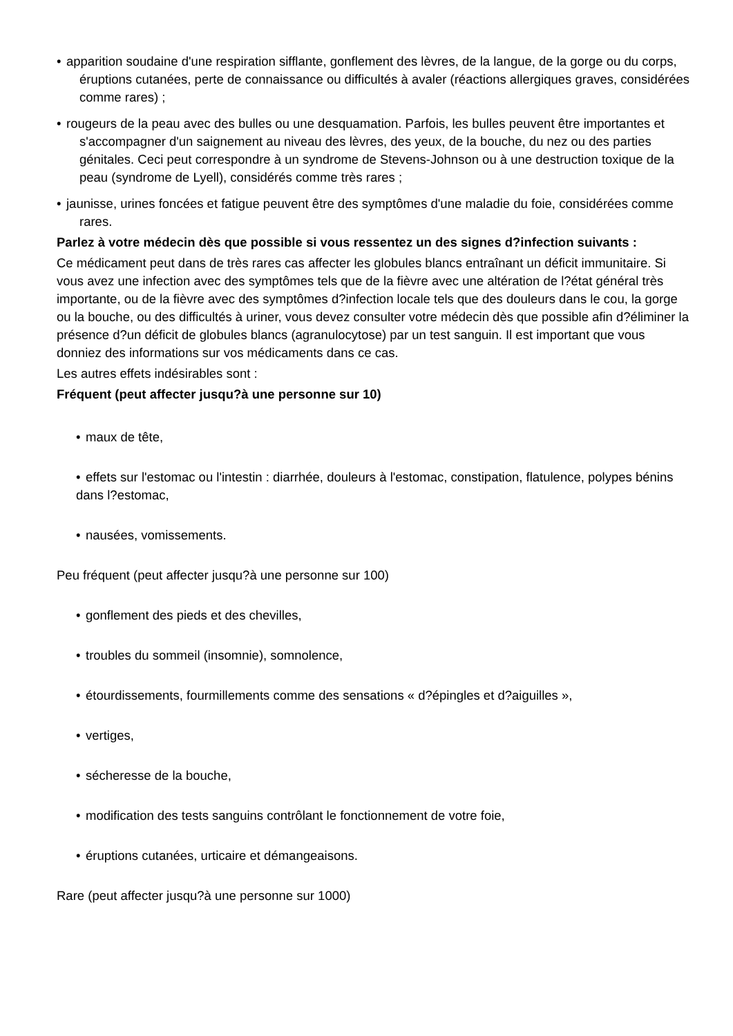• apparition soudaine d'une respiration sifflante, gonflement des lèvres, de la langue, de la gorge ou du corps, éruptions cutanées, perte de connaissance ou difficultés à avaler (réactions allergiques graves, considérées comme rares) ;
• rougeurs de la peau avec des bulles ou une desquamation. Parfois, les bulles peuvent être importantes et s'accompagner d'un saignement au niveau des lèvres, des yeux, de la bouche, du nez ou des parties génitales. Ceci peut correspondre à un syndrome de Stevens-Johnson ou à une destruction toxique de la peau (syndrome de Lyell), considérés comme très rares ;
• jaunisse, urines foncées et fatigue peuvent être des symptômes d'une maladie du foie, considérées comme rares.
Parlez à votre médecin dès que possible si vous ressentez un des signes d?infection suivants :
Ce médicament peut dans de très rares cas affecter les globules blancs entraînant un déficit immunitaire. Si vous avez une infection avec des symptômes tels que de la fièvre avec une altération de l?état général très importante, ou de la fièvre avec des symptômes d?infection locale tels que des douleurs dans le cou, la gorge ou la bouche, ou des difficultés à uriner, vous devez consulter votre médecin dès que possible afin d?éliminer la présence d?un déficit de globules blancs (agranulocytose) par un test sanguin. Il est important que vous donniez des informations sur vos médicaments dans ce cas.
Les autres effets indésirables sont :
Fréquent (peut affecter jusqu?à une personne sur 10)
• maux de tête,
• effets sur l'estomac ou l'intestin : diarrhée, douleurs à l'estomac, constipation, flatulence, polypes bénins dans l?estomac,
• nausées, vomissements.
Peu fréquent (peut affecter jusqu?à une personne sur 100)
• gonflement des pieds et des chevilles,
• troubles du sommeil (insomnie), somnolence,
• étourdissements, fourmillements comme des sensations « d?épingles et d?aiguilles »,
• vertiges,
• sécheresse de la bouche,
• modification des tests sanguins contrôlant le fonctionnement de votre foie,
• éruptions cutanées, urticaire et démangeaisons.
Rare (peut affecter jusqu?à une personne sur 1000)